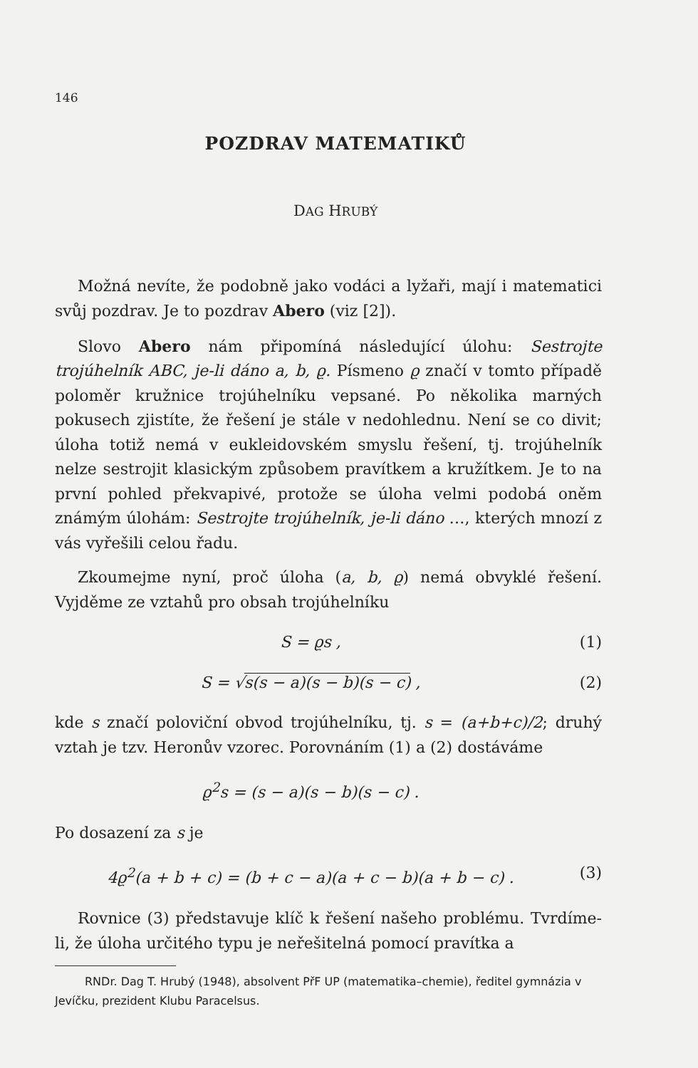146
POZDRAV MATEMATIKŮ
DAG HRUBÝ
Možná nevíte, že podobně jako vodáci a lyžaři, mají i matematici svůj pozdrav. Je to pozdrav Abero (viz [2]).
Slovo Abero nám připomíná následující úlohu: Sestrojte trojúhelník ABC, je-li dáno a, b, ϱ. Písmeno ϱ značí v tomto případě poloměr kružnice trojúhelníku vepsané. Po několika marných pokusech zjistíte, že řešení je stále v nedohlednu. Není se co divit; úloha totiž nemá v eukleidovském smyslu řešení, tj. trojúhelník nelze sestrojit klasickým způsobem pravítkem a kružítkem. Je to na první pohled překvapivé, protože se úloha velmi podobá oněm známým úlohám: Sestrojte trojúhelník, je-li dáno …, kterých mnozí z vás vyřešili celou řadu.
Zkoumejme nyní, proč úloha (a, b, ϱ) nemá obvyklé řešení. Vyjděme ze vztahů pro obsah trojúhelníku
S = ϱs , (1)
S = √s(s − a)(s − b)(s − c) , (2)
kde s značí poloviční obvod trojúhelníku, tj. s = (a+b+c)/2; druhý vztah je tzv. Heronův vzorec. Porovnáním (1) a (2) dostáváme
ϱ<sup>2</sup>s = (s − a)(s − b)(s − c) .
Po dosazení za s je
4ϱ<sup>2</sup>(a + b + c) = (b + c − a)(a + c − b)(a + b − c) . (3)
Rovnice (3) představuje klíč k řešení našeho problému. Tvrdíme-li, že úloha určitého typu je neřešitelná pomocí pravítka a
RNDr. Dag T. Hrubý (1948), absolvent PřF UP (matematika–chemie), ředitel gymnázia v Jevíčku, prezident Klubu Paracelsus.